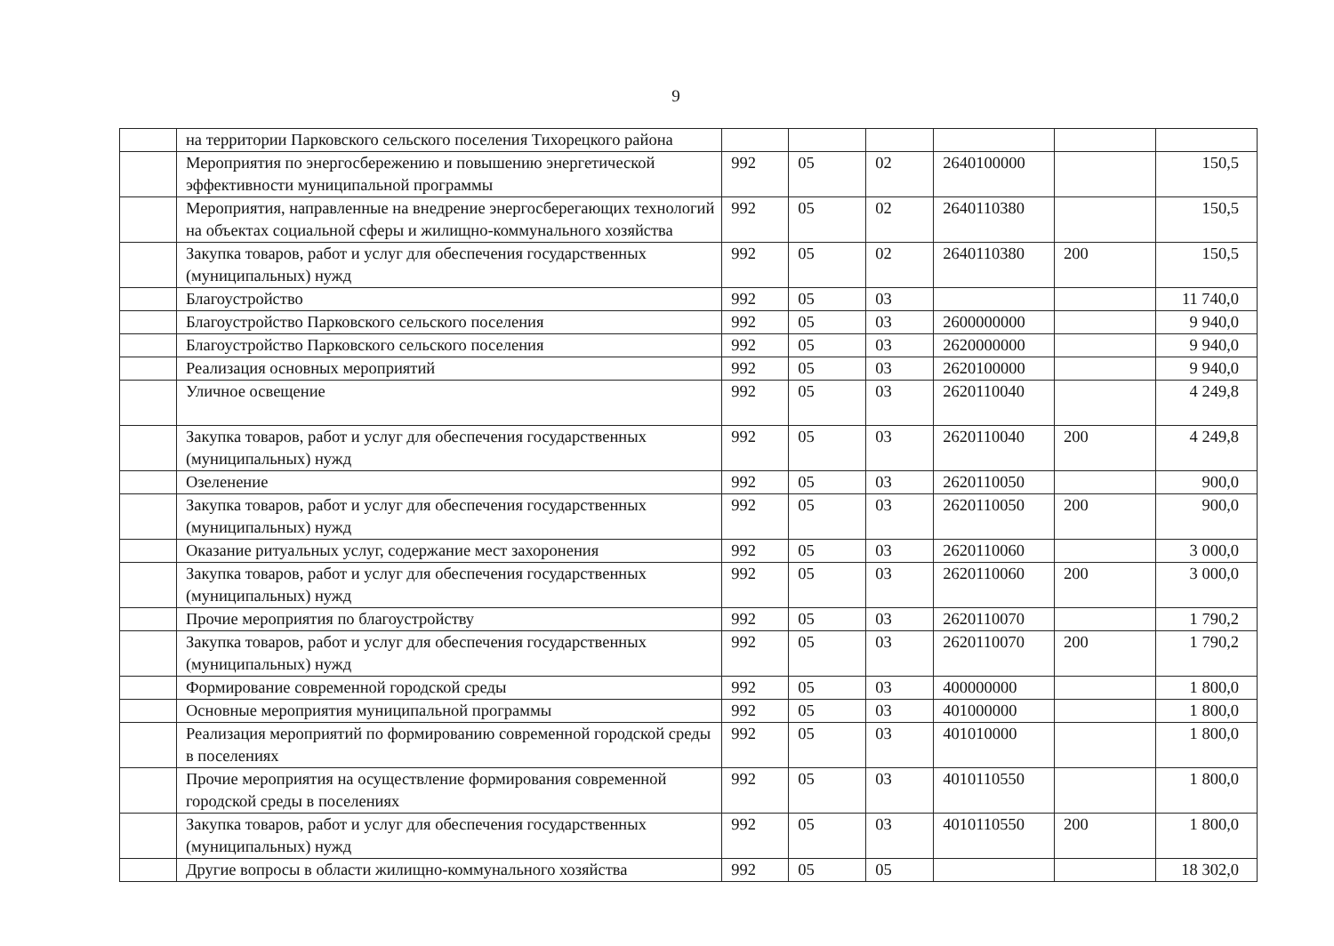9
| | на территории Парковского сельского поселения Тихорецкого района | | | | | | |
| | Мероприятия по энергосбережению и повышению энергетической эффективности муниципальной программы | 992 | 05 | 02 | 2640100000 | | 150,5 |
| | Мероприятия, направленные на внедрение энергосберегающих технологий на объектах социальной сферы и жилищно-коммунального хозяйства | 992 | 05 | 02 | 2640110380 | | 150,5 |
| | Закупка товаров, работ и услуг для обеспечения государственных (муниципальных) нужд | 992 | 05 | 02 | 2640110380 | 200 | 150,5 |
| | Благоустройство | 992 | 05 | 03 | | | 11 740,0 |
| | Благоустройство Парковского сельского поселения | 992 | 05 | 03 | 2600000000 | | 9 940,0 |
| | Благоустройство Парковского сельского поселения | 992 | 05 | 03 | 2620000000 | | 9 940,0 |
| | Реализация основных мероприятий | 992 | 05 | 03 | 2620100000 | | 9 940,0 |
| | Уличное освещение | 992 | 05 | 03 | 2620110040 | | 4 249,8 |
| | Закупка товаров, работ и услуг для обеспечения государственных (муниципальных) нужд | 992 | 05 | 03 | 2620110040 | 200 | 4 249,8 |
| | Озеленение | 992 | 05 | 03 | 2620110050 | | 900,0 |
| | Закупка товаров, работ и услуг для обеспечения государственных (муниципальных) нужд | 992 | 05 | 03 | 2620110050 | 200 | 900,0 |
| | Оказание ритуальных услуг, содержание мест захоронения | 992 | 05 | 03 | 2620110060 | | 3 000,0 |
| | Закупка товаров, работ и услуг для обеспечения государственных (муниципальных) нужд | 992 | 05 | 03 | 2620110060 | 200 | 3 000,0 |
| | Прочие мероприятия по благоустройству | 992 | 05 | 03 | 2620110070 | | 1 790,2 |
| | Закупка товаров, работ и услуг для обеспечения государственных (муниципальных) нужд | 992 | 05 | 03 | 2620110070 | 200 | 1 790,2 |
| | Формирование современной городской среды | 992 | 05 | 03 | 400000000 | | 1 800,0 |
| | Основные мероприятия муниципальной программы | 992 | 05 | 03 | 401000000 | | 1 800,0 |
| | Реализация мероприятий по формированию современной городской среды в поселениях | 992 | 05 | 03 | 401010000 | | 1 800,0 |
| | Прочие мероприятия на осуществление формирования современной городской среды в поселениях | 992 | 05 | 03 | 4010110550 | | 1 800,0 |
| | Закупка товаров, работ и услуг для обеспечения государственных (муниципальных) нужд | 992 | 05 | 03 | 4010110550 | 200 | 1 800,0 |
| | Другие вопросы в области жилищно-коммунального хозяйства | 992 | 05 | 05 | | | 18 302,0 |